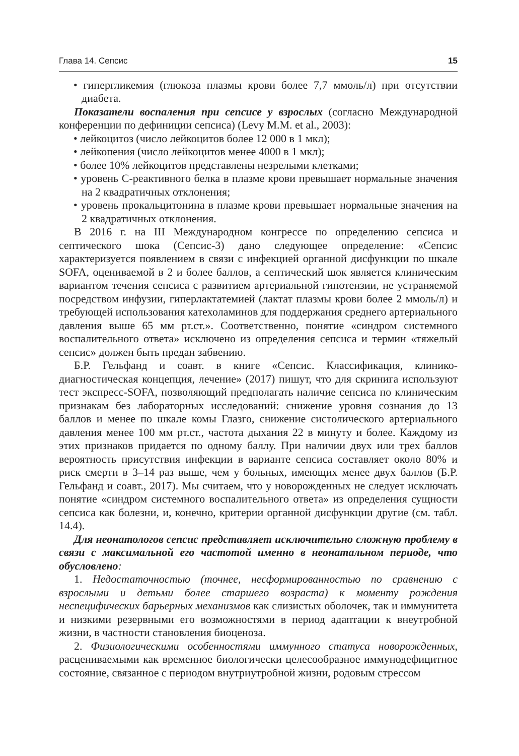Глава 14. Сепсис 15
• гипергликемия (глюкоза плазмы крови более 7,7 ммоль/л) при отсутствии диабета.
Показатели воспаления при сепсисе у взрослых (согласно Международной конференции по дефиниции сепсиса) (Levy M.M. et al., 2003):
• лейкоцитоз (число лейкоцитов более 12 000 в 1 мкл);
• лейкопения (число лейкоцитов менее 4000 в 1 мкл);
• более 10% лейкоцитов представлены незрелыми клетками;
• уровень С-реактивного белка в плазме крови превышает нормальные значения на 2 квадратичных отклонения;
• уровень прокальцитонина в плазме крови превышает нормальные значения на 2 квадратичных отклонения.
В 2016 г. на III Международном конгрессе по определению сепсиса и септического шока (Сепсис-3) дано следующее определение: «Сепсис характеризуется появлением в связи с инфекцией органной дисфункции по шкале SOFA, оцениваемой в 2 и более баллов, а септический шок является клиническим вариантом течения сепсиса с развитием артериальной гипотензии, не устраняемой посредством инфузии, гиперлактатемией (лактат плазмы крови более 2 ммоль/л) и требующей использования катехоламинов для поддержания среднего артериального давления выше 65 мм рт.ст.». Соответственно, понятие «синдром системного воспалительного ответа» исключено из определения сепсиса и термин «тяжелый сепсис» должен быть предан забвению.
Б.Р. Гельфанд и соавт. в книге «Сепсис. Классификация, клинико-диагностическая концепция, лечение» (2017) пишут, что для скринига используют тест экспресс-SOFA, позволяющий предполагать наличие сепсиса по клиническим признакам без лабораторных исследований: снижение уровня сознания до 13 баллов и менее по шкале комы Глазго, снижение систолического артериального давления менее 100 мм рт.ст., частота дыхания 22 в минуту и более. Каждому из этих признаков придается по одному баллу. При наличии двух или трех баллов вероятность присутствия инфекции в варианте сепсиса составляет около 80% и риск смерти в 3–14 раз выше, чем у больных, имеющих менее двух баллов (Б.Р. Гельфанд и соавт., 2017). Мы считаем, что у новорожденных не следует исключать понятие «синдром системного воспалительного ответа» из определения сущности сепсиса как болезни, и, конечно, критерии органной дисфункции другие (см. табл. 14.4).
Для неонатологов сепсис представляет исключительно сложную проблему в связи с максимальной его частотой именно в неонатальном периоде, что обусловлено:
1. Недостаточностью (точнее, несформированностью по сравнению с взрослыми и детьми более старшего возраста) к моменту рождения неспецифических барьерных механизмов как слизистых оболочек, так и иммунитета и низкими резервными его возможностями в период адаптации к внеутробной жизни, в частности становления биоценоза.
2. Физиологическими особенностями иммунного статуса новорожденных, расцениваемыми как временное биологически целесообразное иммунодефицитное состояние, связанное с периодом внутриутробной жизни, родовым стрессом